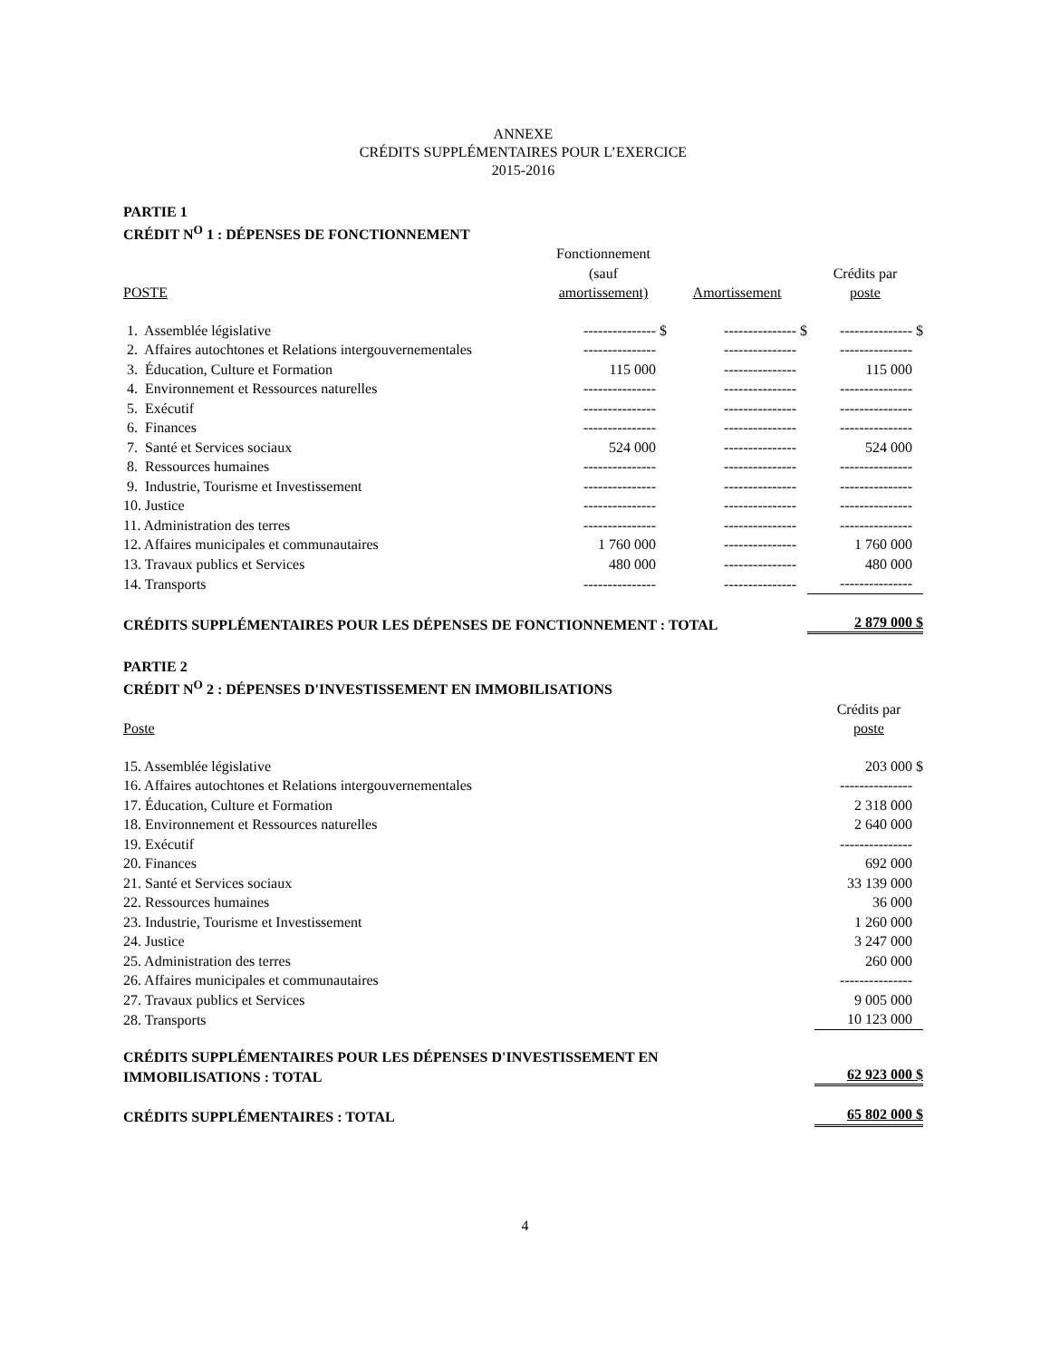ANNEXE
CRÉDITS SUPPLÉMENTAIRES POUR L’EXERCICE
2015-2016
PARTIE 1
CRÉDIT N<sup>O</sup> 1 : DÉPENSES DE FONCTIONNEMENT
| POSTE | Fonctionnement (sauf amortissement) | Amortissement | Crédits par poste |
| --- | --- | --- | --- |
| 1. Assemblée législative | --------------- $ | --------------- $ | --------------- $ |
| 2. Affaires autochtones et Relations intergouvernementales | --------------- | --------------- | --------------- |
| 3. Éducation, Culture et Formation | 115 000 | --------------- | 115 000 |
| 4. Environnement et Ressources naturelles | --------------- | --------------- | --------------- |
| 5. Exécutif | --------------- | --------------- | --------------- |
| 6. Finances | --------------- | --------------- | --------------- |
| 7. Santé et Services sociaux | 524 000 | --------------- | 524 000 |
| 8. Ressources humaines | --------------- | --------------- | --------------- |
| 9. Industrie, Tourisme et Investissement | --------------- | --------------- | --------------- |
| 10. Justice | --------------- | --------------- | --------------- |
| 11. Administration des terres | --------------- | --------------- | --------------- |
| 12. Affaires municipales et communautaires | 1 760 000 | --------------- | 1 760 000 |
| 13. Travaux publics et Services | 480 000 | --------------- | 480 000 |
| 14. Transports | --------------- | --------------- | --------------- |
| CRÉDITS SUPPLÉMENTAIRES POUR LES DÉPENSES DE FONCTIONNEMENT : TOTAL | | | 2 879 000 $ |
PARTIE 2
CRÉDIT N<sup>O</sup> 2 : DÉPENSES D'INVESTISSEMENT EN IMMOBILISATIONS
| Poste | Crédits par poste |
| --- | --- |
| 15. Assemblée législative | 203 000 $ |
| 16. Affaires autochtones et Relations intergouvernementales | --------------- |
| 17. Éducation, Culture et Formation | 2 318 000 |
| 18. Environnement et Ressources naturelles | 2 640 000 |
| 19. Exécutif | --------------- |
| 20. Finances | 692 000 |
| 21. Santé et Services sociaux | 33 139 000 |
| 22. Ressources humaines | 36 000 |
| 23. Industrie, Tourisme et Investissement | 1 260 000 |
| 24. Justice | 3 247 000 |
| 25. Administration des terres | 260 000 |
| 26. Affaires municipales et communautaires | --------------- |
| 27. Travaux publics et Services | 9 005 000 |
| 28. Transports | 10 123 000 |
| CRÉDITS SUPPLÉMENTAIRES POUR LES DÉPENSES D'INVESTISSEMENT EN IMMOBILISATIONS : TOTAL | 62 923 000 $ |
| CRÉDITS SUPPLÉMENTAIRES : TOTAL | 65 802 000 $ |
4